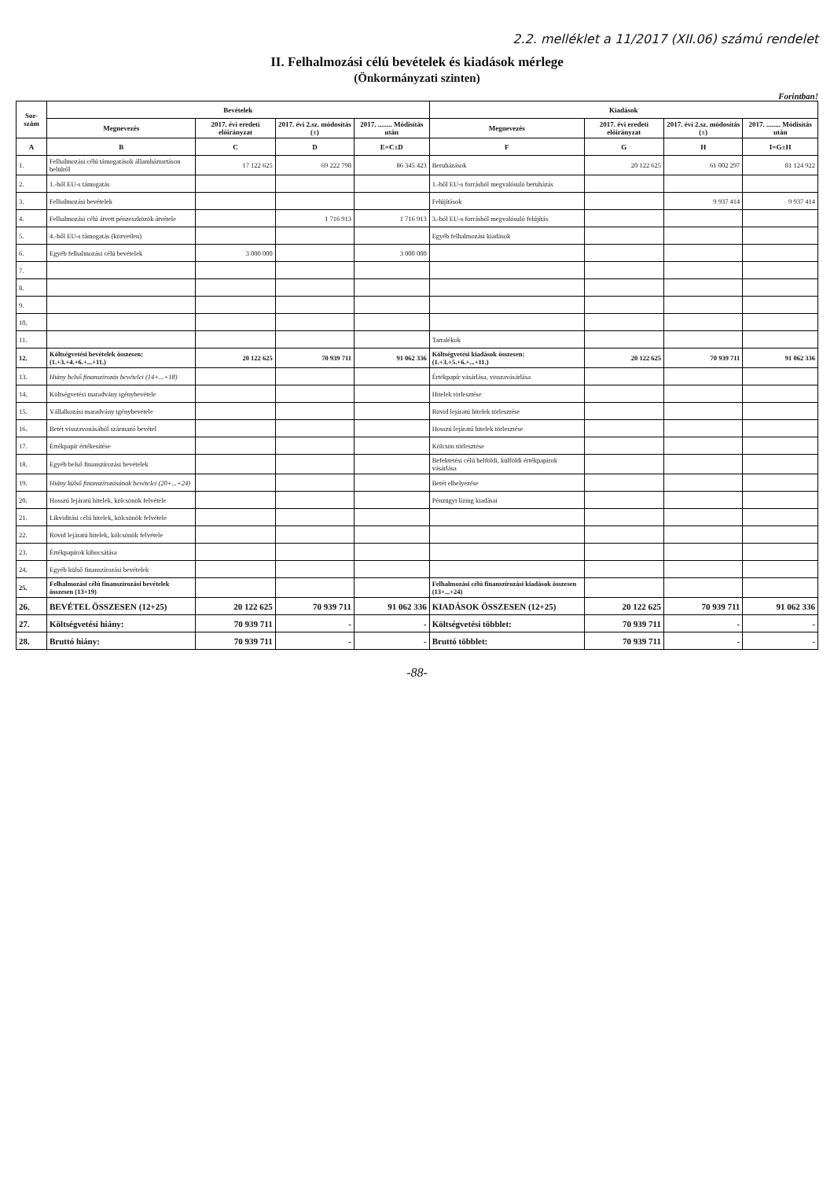2.2. melléklet a 11/2017 (XII.06) számú rendelet
II. Felhalmozási célú bevételek és kiadások mérlege
(Önkormányzati szinten)
Forintban!
| Sor-szám | Bevételek | | | | Kiadások | | | |
| --- | --- | --- | --- | --- | --- | --- | --- | --- |
| | Megnevezés | 2017. évi eredeti előirányzat | 2017. évi 2.sz. módosítás (±) | 2017. ........ Módisítás után | Megnevezés | 2017. évi eredeti előirányzat | 2017. évi 2.sz. módosítás (±) | 2017. ........ Módisítás után |
| A | B | C | D | E=C±D | F | G | H | I=G±H |
| 1. | Felhalmozási célú támogatások államháztartáson belülről | 17 122 625 | 69 222 798 | 86 345 423 | Beruházások | 20 122 625 | 61 002 297 | 81 124 922 |
| 2. | 1.-ből EU-s támogatás | | | | 1.-ből EU-s forrásból megvalósuló beruházás | | | |
| 3. | Felhalmozási bevételek | | | | Felújítások | | 9 937 414 | 9 937 414 |
| 4. | Felhalmozási célú átvett pénzeszközök átvétele | | 1 716 913 | 1 716 913 | 3.-ból EU-s forrásból megvalósuló felújítás | | | |
| 5. | 4.-ből EU-s támogatás (közvetlen) | | | | Egyéb felhalmozási kiadások | | | |
| 6. | Egyéb felhalmozási célú bevételek | 3 000 000 | | 3 000 000 | | | | |
| 7. | | | | | | | | |
| 8. | | | | | | | | |
| 9. | | | | | | | | |
| 10. | | | | | | | | |
| 11. | | | | | Tartalékok | | | |
| 12. | Költségvetési bevételek összesen: (1.+3.+4.+6.+...+11.) | 20 122 625 | 70 939 711 | 91 062 336 | Költségvetési kiadások összesen: (1.+3.+5.+6.+...+11.) | 20 122 625 | 70 939 711 | 91 062 336 |
| 13. | Hiány belső finanszírozás bevételei (14+...+18) | | | | Értékpapír vásárlása, visszavásárlása | | | |
| 14. | Költségvetési maradvány igénybevétele | | | | Hitelek törlesztése | | | |
| 15. | Vállalkozási maradvány igénybevétele | | | | Rövid lejáratú hitelek törlesztése | | | |
| 16. | Betét visszavonásából származó bevétel | | | | Hosszú lejáratú hitelek törlesztése | | | |
| 17. | Értékpapír értékesítése | | | | Kölcsön törlesztése | | | |
| 18. | Egyéb belső finanszírozási bevételek | | | | Befektetési célú belföldi, külföldi értékpapírok vásárlása | | | |
| 19. | Hiány külső finanszírozásának bevételei (20+...+24) | | | | Betét elhelyezése | | | |
| 20. | Hosszú lejáratú hitelek, kölcsönök felvétele | | | | Pénzügyi lízing kiadásai | | | |
| 21. | Likviditási célú hitelek, kölcsönök felvétele | | | | | | | |
| 22. | Rövid lejáratú hitelek, kölcsönök felvétele | | | | | | | |
| 23. | Értékpapírok kibocsátása | | | | | | | |
| 24. | Egyéb külső finanszírozási bevételek | | | | | | | |
| 25. | Felhalmozási célú finanszírozási bevételek összesen (13+19) | | | | Felhalmozási célú finanszírozási kiadások összesen (13+...+24) | | | |
| 26. | BEVÉTEL ÖSSZESEN (12+25) | 20 122 625 | 70 939 711 | 91 062 336 | KIADÁSOK ÖSSZESEN (12+25) | 20 122 625 | 70 939 711 | 91 062 336 |
| 27. | Költségvetési hiány: | 70 939 711 | - | - | Költségvetési többlet: | 70 939 711 | - | - |
| 28. | Bruttó hiány: | 70 939 711 | - | - | Bruttó többlet: | 70 939 711 | - | - |
-88-